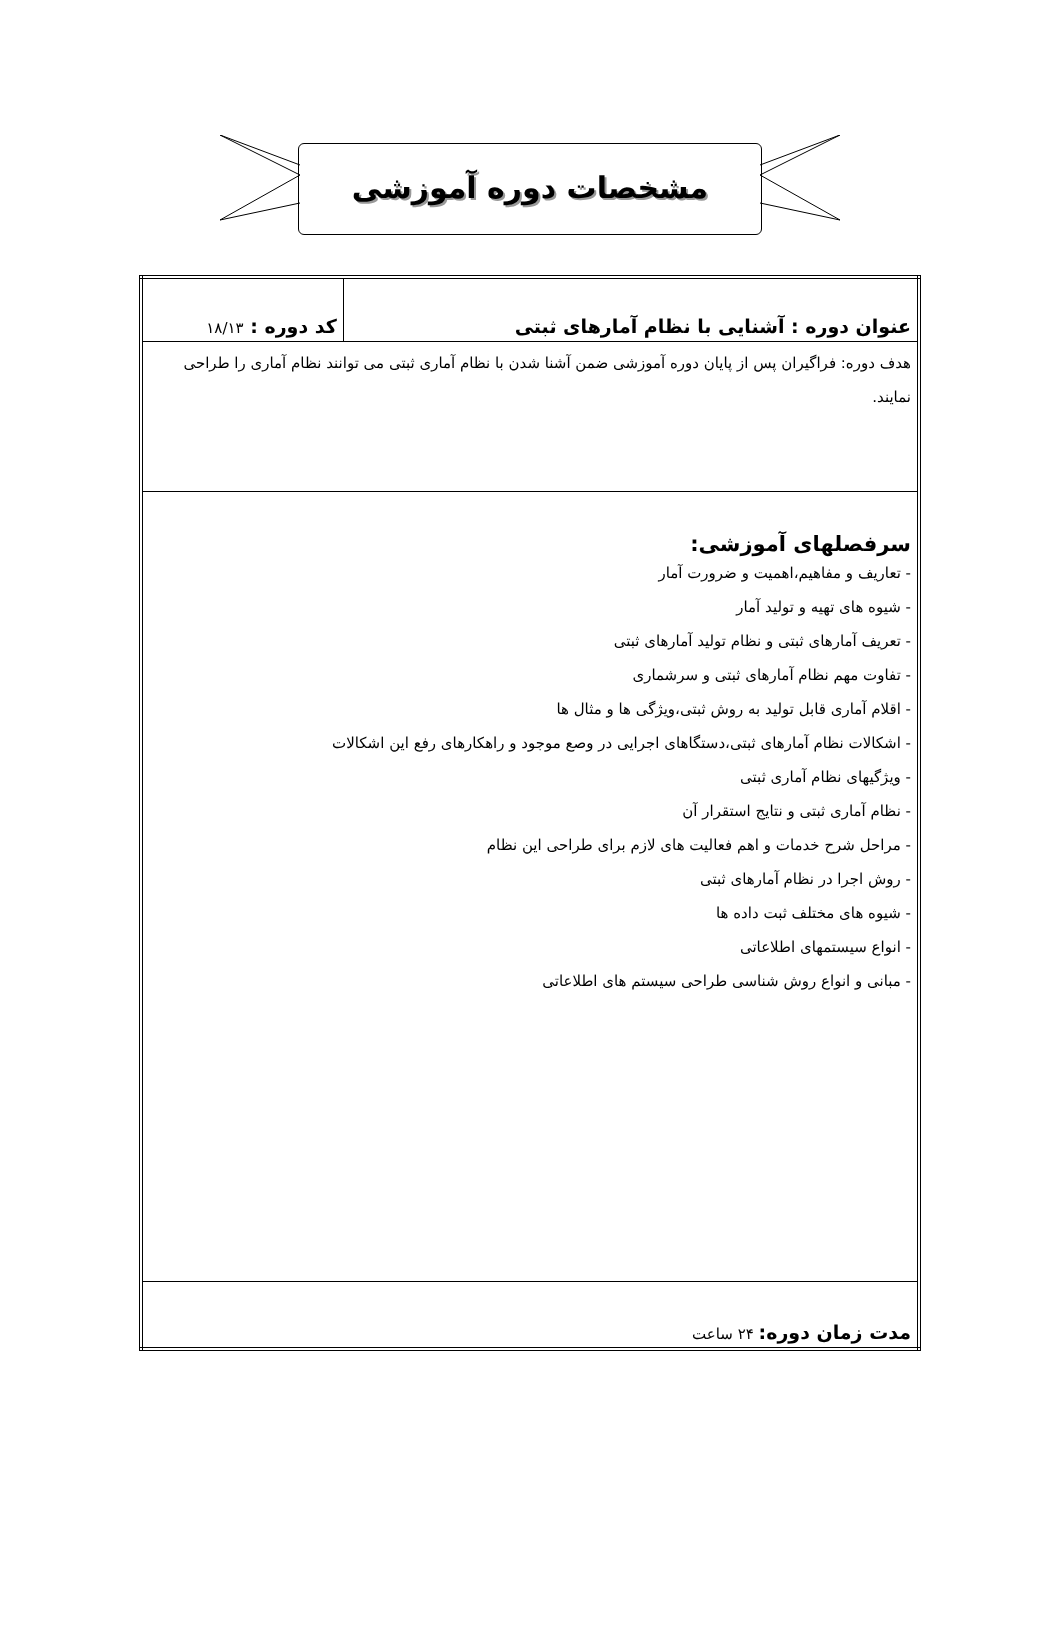مشخصات دوره آموزشی
| عنوان دوره : آشنایی با نظام آمارهای ثبتی | کد دوره : ۱۸/۱۳ |
| هدف دوره: فراگیران پس از پایان دوره آموزشی ضمن آشنا شدن با نظام آماری ثبتی می توانند نظام آماری را طراحی نمایند. | |
| سرفصلهای آموزشی: - تعاریف و مفاهیم،اهمیت و ضرورت آمار - شیوه های تهیه و تولید آمار - تعریف آمارهای ثبتی و نظام تولید آمارهای ثبتی - تفاوت مهم نظام آمارهای ثبتی و سرشماری - اقلام آماری قابل تولید به روش ثبتی،ویژگی ها و مثال ها - اشکالات نظام آمارهای ثبتی،دستگاهای اجرایی در وصع موجود و راهکارهای رفع این اشکالات - ویژگیهای نظام آماری ثبتی - نظام آماری ثبتی و نتایج استقرار آن - مراحل شرح خدمات و اهم فعالیت های لازم برای طراحی این نظام - روش اجرا در نظام آمارهای ثبتی - شیوه های مختلف ثبت داده ها - انواع سیستمهای اطلاعاتی - مبانی و انواع روش شناسی طراحی سیستم های اطلاعاتی | |
| مدت زمان دوره: ۲۴ ساعت | |